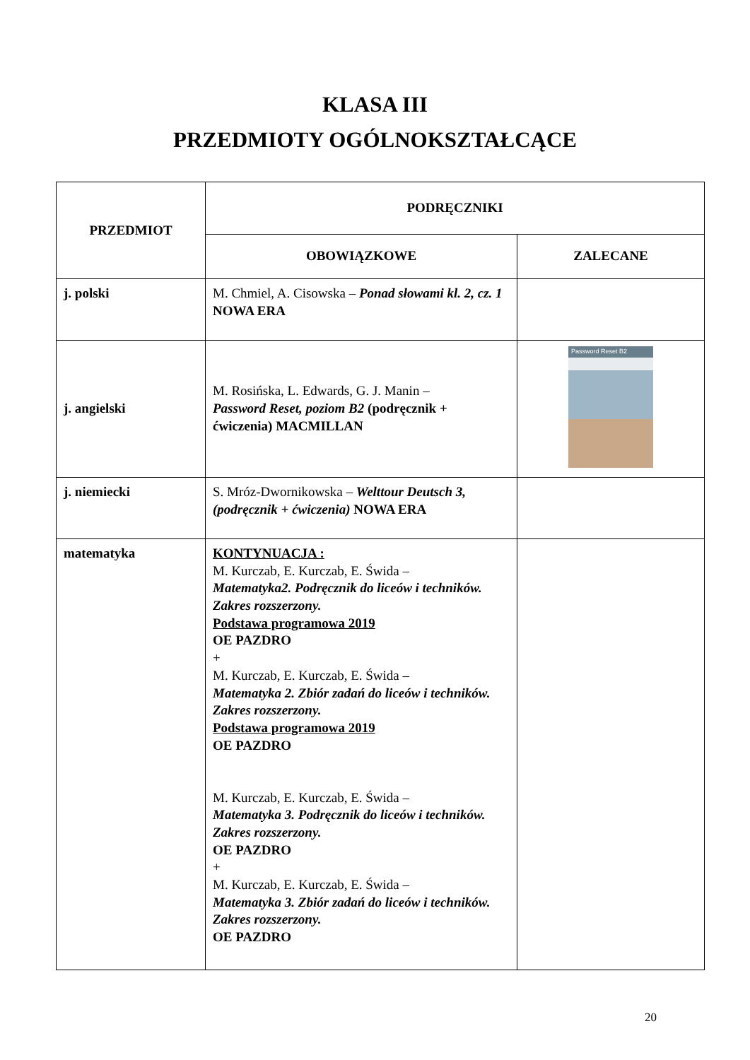KLASA III
PRZEDMIOTY OGÓLNOKSZTAŁCĄCE
| PRZEDMIOT | PODRĘCZNIKI | |
| --- | --- | --- |
| | OBOWIĄZKOWE | ZALECANE |
| j. polski | M. Chmiel, A. Cisowska – Ponad słowami kl. 2, cz. 1 NOWA ERA | |
| j. angielski | M. Rosińska, L. Edwards, G. J. Manin – Password Reset, poziom B2 (podręcznik + ćwiczenia) MACMILLAN | Password Reset B2 |
| j. niemiecki | S. Mróz-Dwornikowska – Welttour Deutsch 3, (podręcznik + ćwiczenia) NOWA ERA | |
| matematyka | KONTYNUACJA : M. Kurczab, E. Kurczab, E. Świda – Matematyka2. Podręcznik do liceów i techników. Zakres rozszerzony. Podstawa programowa 2019 OE PAZDRO + M. Kurczab, E. Kurczab, E. Świda – Matematyka 2. Zbiór zadań do liceów i techników. Zakres rozszerzony. Podstawa programowa 2019 OE PAZDRO M. Kurczab, E. Kurczab, E. Świda – Matematyka 3. Podręcznik do liceów i techników. Zakres rozszerzony. OE PAZDRO + M. Kurczab, E. Kurczab, E. Świda – Matematyka 3. Zbiór zadań do liceów i techników. Zakres rozszerzony. OE PAZDRO | |
20